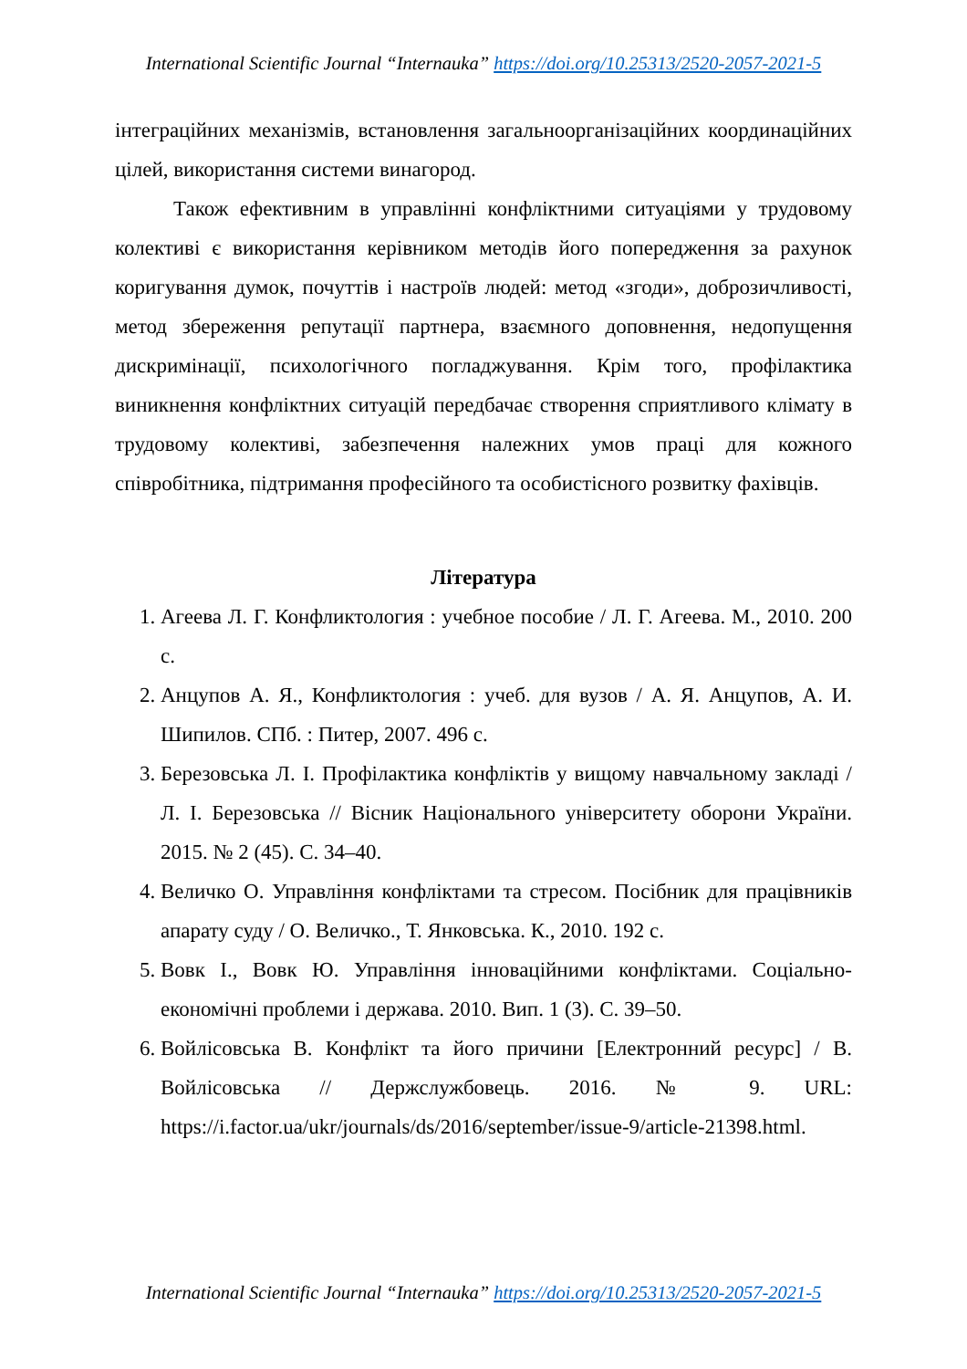International Scientific Journal “Internauka” https://doi.org/10.25313/2520-2057-2021-5
інтеграційних механізмів, встановлення загальноорганізаційних координаційних цілей, використання системи винагород.
Також ефективним в управлінні конфліктними ситуаціями у трудовому колективі є використання керівником методів його попередження за рахунок коригування думок, почуттів і настроїв людей: метод «згоди», доброзичливості, метод збереження репутації партнера, взаємного доповнення, недопущення дискримінації, психологічного погладжування. Крім того, профілактика виникнення конфліктних ситуацій передбачає створення сприятливого клімату в трудовому колективі, забезпечення належних умов праці для кожного співробітника, підтримання професійного та особистісного розвитку фахівців.
Література
1. Агеева Л. Г. Конфликтология : учебное пособие / Л. Г. Агеева. М., 2010. 200 с.
2. Анцупов А. Я., Конфликтология : учеб. для вузов / А. Я. Анцупов, А. И. Шипилов. СПб. : Питер, 2007. 496 с.
3. Березовська Л. І. Профілактика конфліктів у вищому навчальному закладі / Л. І. Березовська // Вісник Національного університету оборони України. 2015. № 2 (45). С. 34–40.
4. Величко О. Управління конфліктами та стресом. Посібник для працівників апарату суду / О. Величко., Т. Янковська. К., 2010. 192 с.
5. Вовк І., Вовк Ю. Управління інноваційними конфліктами. Соціально-економічні проблеми і держава. 2010. Вип. 1 (3). С. 39–50.
6. Войлісовська В. Конфлікт та його причини [Електронний ресурс] / В. Войлісовська // Держслужбовець. 2016. № 9. URL: https://i.factor.ua/ukr/journals/ds/2016/september/issue-9/article-21398.html.
International Scientific Journal “Internauka” https://doi.org/10.25313/2520-2057-2021-5